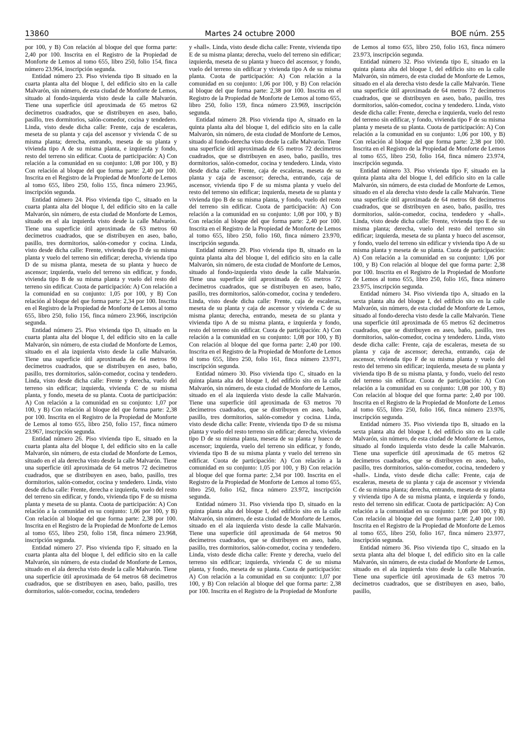13860 Martes 24 octubre 2000 BOE núm. 255
por 100, y B) Con relación al bloque del que forma parte: 2,40 por 100. Inscrita en el Registro de la Propiedad de Monforte de Lemos al tomo 655, libro 250, folio 154, finca número 23.964, inscripción segunda.
Entidad número 23. Piso vivienda tipo B situado en la cuarta planta alta del bloque I, del edificio sito en la calle Malvarón, sin número, de esta ciudad de Monforte de Lemos, situado al fondo-izquierda visto desde la calle Malvarón. Tiene una superficie útil aproximada de 65 metros 62 decímetros cuadrados, que se distribuyen en aseo, baño, pasillo, tres dormitorios, salón-comedor, cocina y tendedero. Linda, visto desde dicha calle: Frente, caja de escaleras, meseta de su planta y caja del ascensor y vivienda C de su misma planta; derecha, entrando, meseta de su planta y vivienda tipo A de su misma planta, e izquierda y fondo, resto del terreno sin edificar. Cuota de participación: A) Con relación a la comunidad en su conjunto: 1,08 por 100, y B) Con relación al bloque del que forma parte: 2,40 por 100. Inscrita en el Registro de la Propiedad de Monforte de Lemos al tomo 655, libro 250, folio 155, finca número 23.965, inscripción segunda.
Entidad número 24. Piso vivienda tipo C, situado en la cuarta planta alta del bloque I, del edificio sito en la calle Malvarón, sin número, de esta ciudad de Monforte de Lemos, situado en el ala izquierda visto desde la calle Malvarón. Tiene una superficie útil aproximada de 63 metros 60 decímetros cuadrados, que se distribuyen en aseo, baño, pasillo, tres dormitorios, salón-comedor y cocina. Linda, visto desde dicha calle: Frente, vivienda tipo D de su misma planta y vuelo del terreno sin edificar; derecha, vivienda tipo D de su misma planta, meseta de su planta y hueco de ascensor; izquierda, vuelo del terreno sin edificar, y fondo, vivienda tipo B de su misma planta y vuelo del resto del terreno sin edificar. Cuota de participación: A) Con relación a la comunidad en su conjunto: 1,05 por 100, y B) Con relación al bloque del que forma parte: 2,34 por 100. Inscrita en el Registro de la Propiedad de Monforte de Lemos al tomo 655, libro 250, folio 156, finca número 23.966, inscripción segunda.
Entidad número 25. Piso vivienda tipo D, situado en la cuarta planta alta del bloque I, del edificio sito en la calle Malvarón, sin número, de esta ciudad de Monforte de Lemos, situado en el ala izquierda visto desde la calle Malvarón. Tiene una superficie útil aproximada de 64 metros 90 decímetros cuadrados, que se distribuyen en aseo, baño, pasillo, tres dormitorios, salón-comedor, cocina y tendedero. Linda, visto desde dicha calle: Frente y derecha, vuelo del terreno sin edificar; izquierda, vivienda C de su misma planta, y fondo, meseta de su planta. Cuota de participación: A) Con relación a la comunidad en su conjunto: 1,07 por 100, y B) Con relación al bloque del que forma parte: 2,38 por 100. Inscrita en el Registro de la Propiedad de Monforte de Lemos al tomo 655, libro 250, folio 157, finca número 23.967, inscripción segunda.
Entidad número 26. Piso vivienda tipo E, situado en la cuarta planta alta del bloque I, del edificio sito en la calle Malvarón, sin número, de esta ciudad de Monforte de Lemos, situado en el ala derecha visto desde la calle Malvarón. Tiene una superficie útil aproximada de 64 metros 72 decímetros cuadrados, que se distribuyen en aseo, baño, pasillo, tres dormitorios, salón-comedor, cocina y tendedero. Linda, visto desde dicha calle: Frente, derecha e izquierda, vuelo del resto del terreno sin edificar, y fondo, vivienda tipo F de su misma planta y meseta de su planta. Cuota de participación: A) Con relación a la comunidad en su conjunto: 1,06 por 100, y B) Con relación al bloque del que forma parte: 2,38 por 100. Inscrita en el Registro de la Propiedad de Monforte de Lemos al tomo 655, libro 250, folio 158, finca número 23.968, inscripción segunda.
Entidad número 27. Piso vivienda tipo F, situado en la cuarta planta alta del bloque I, del edificio sito en la calle Malvarón, sin número, de esta ciudad de Monforte de Lemos, situado en el ala derecha visto desde la calle Malvarón. Tiene una superficie útil aproximada de 64 metros 68 decímetros cuadrados, que se distribuyen en aseo, baño, pasillo, tres dormitorios, salón-comedor, cocina, tendedero
y «hall». Linda, visto desde dicha calle: Frente, vivienda tipo E de su misma planta; derecha, vuelo del terreno sin edificar; izquierda, meseta de su planta y hueco del ascensor, y fondo, vuelo del terreno sin edificar y vivienda tipo A de su misma planta. Cuota de participación: A) Con relación a la comunidad en su conjunto: 1,06 por 100, y B) Con relación al bloque del que forma parte: 2,38 por 100. Inscrita en el Registro de la Propiedad de Monforte de Lemos al tomo 655, libro 250, folio 159, finca número 23.969, inscripción segunda.
Entidad número 28. Piso vivienda tipo A, situado en la quinta planta alta del bloque I, del edificio sito en la calle Malvarón, sin número, de esta ciudad de Monforte de Lemos, situado al fondo-derecha visto desde la calle Malvarón. Tiene una superficie útil aproximada de 65 metros 72 decímetros cuadrados, que se distribuyen en aseo, baño, pasillo, tres dormitorios, salón-comedor, cocina y tendedero. Linda, visto desde dicha calle: Frente, caja de escaleras, meseta de su planta y caja de ascensor; derecha, entrando, caja de ascensor, vivienda tipo F de su misma planta y vuelo del resto del terreno sin edificar; izquierda, meseta de su planta y vivienda tipo B de su misma planta, y fondo, vuelo del resto del terreno sin edificar. Cuota de participación: A) Con relación a la comunidad en su conjunto: 1,08 por 100, y B) Con relación al bloque del que forma parte: 2,40 por 100. Inscrita en el Registro de la Propiedad de Monforte de Lemos al tomo 655, libro 250, folio 160, finca número 23.970, inscripción segunda.
Entidad número 29. Piso vivienda tipo B, situado en la quinta planta alta del bloque I, del edificio sito en la calle Malvarón, sin número, de esta ciudad de Monforte de Lemos, situado al fondo-izquierda visto desde la calle Malvarón. Tiene una superficie útil aproximada de 65 metros 72 decímetros cuadrados, que se distribuyen en aseo, baño, pasillo, tres dormitorios, salón-comedor, cocina y tendedero. Linda, visto desde dicha calle: Frente, caja de escaleras, meseta de su planta y caja de ascensor y vivienda C de su misma planta; derecha, entrando, meseta de su planta y vivienda tipo A de su misma planta, e izquierda y fondo, resto del terreno sin edificar. Cuota de participación: A) Con relación a la comunidad en su conjunto: 1,08 por 100, y B) Con relación al bloque del que forma parte: 2,40 por 100. Inscrita en el Registro de la Propiedad de Monforte de Lemos al tomo 655, libro 250, folio 161, finca número 23.971, inscripción segunda.
Entidad número 30. Piso vivienda tipo C, situado en la quinta planta alta del bloque I, del edificio sito en la calle Malvarón, sin número, de esta ciudad de Monforte de Lemos, situado en el ala izquierda visto desde la calle Malvarón. Tiene una superficie útil aproximada de 63 metros 70 decímetros cuadrados, que se distribuyen en aseo, baño, pasillo, tres dormitorios, salón-comedor y cocina. Linda, visto desde dicha calle: Frente, vivienda tipo D de su misma planta y vuelo del resto terreno sin edificar; derecha, vivienda tipo D de su misma planta, meseta de su planta y hueco de ascensor; izquierda, vuelo del terreno sin edificar, y fondo, vivienda tipo B de su misma planta y vuelo del terreno sin edificar. Cuota de participación: A) Con relación a la comunidad en su conjunto: 1,05 por 100, y B) Con relación al bloque del que forma parte: 2,34 por 100. Inscrita en el Registro de la Propiedad de Monforte de Lemos al tomo 655, libro 250, folio 162, finca número 23.972, inscripción segunda.
Entidad número 31. Piso vivienda tipo D, situado en la quinta planta alta del bloque I, del edificio sito en la calle Malvarón, sin número, de esta ciudad de Monforte de Lemos, situado en el ala izquierda visto desde la calle Malvarón. Tiene una superficie útil aproximada de 64 metros 90 decímetros cuadrados, que se distribuyen en aseo, baño, pasillo, tres dormitorios, salón-comedor, cocina y tendedero. Linda, visto desde dicha calle: Frente y derecha, vuelo del terreno sin edificar; izquierda, vivienda C de su misma planta, y fondo, meseta de su planta. Cuota de participación: A) Con relación a la comunidad en su conjunto: 1,07 por 100, y B) Con relación al bloque del que forma parte: 2,38 por 100. Inscrita en el Registro de la Propiedad de Monforte
de Lemos al tomo 655, libro 250, folio 163, finca número 23.973, inscripción segunda.
Entidad número 32. Piso vivienda tipo E, situado en la quinta planta alta del bloque I, del edificio sito en la calle Malvarón, sin número, de esta ciudad de Monforte de Lemos, situado en el ala derecha visto desde la calle Malvarón. Tiene una superficie útil aproximada de 64 metros 72 decímetros cuadrados, que se distribuyen en aseo, baño, pasillo, tres dormitorios, salón-comedor, cocina y tendedero. Linda, visto desde dicha calle: Frente, derecha e izquierda, vuelo del resto del terreno sin edificar, y fondo, vivienda tipo F de su misma planta y meseta de su planta. Cuota de participación: A) Con relación a la comunidad en su conjunto: 1,06 por 100, y B) Con relación al bloque del que forma parte: 2,38 por 100. Inscrita en el Registro de la Propiedad de Monforte de Lemos al tomo 655, libro 250, folio 164, finca número 23.974, inscripción segunda.
Entidad número 33. Piso vivienda tipo F, situado en la quinta planta alta del bloque I, del edificio sito en la calle Malvarón, sin número, de esta ciudad de Monforte de Lemos, situado en el ala derecha visto desde la calle Malvarón. Tiene una superficie útil aproximada de 64 metros 68 decímetros cuadrados, que se distribuyen en aseo, baño, pasillo, tres dormitorios, salón-comedor, cocina, tendedero y «hall». Linda, visto desde dicha calle: Frente, vivienda tipo E de su misma planta; derecha, vuelo del resto del terreno sin edificar; izquierda, meseta de su planta y hueco del ascensor, y fondo, vuelo del terreno sin edificar y vivienda tipo A de su misma planta y meseta de su planta. Cuota de participación: A) Con relación a la comunidad en su conjunto: 1,06 por 100, y B) Con relación al bloque del que forma parte: 2,38 por 100. Inscrita en el Registro de la Propiedad de Monforte de Lemos al tomo 655, libro 250, folio 165, finca número 23.975, inscripción segunda.
Entidad número 34. Piso vivienda tipo A, situado en la sexta planta alta del bloque I, del edificio sito en la calle Malvarón, sin número, de esta ciudad de Monforte de Lemos, situado al fondo-derecha visto desde la calle Malvarón. Tiene una superficie útil aproximada de 65 metros 62 decímetros cuadrados, que se distribuyen en aseo, baño, pasillo, tres dormitorios, salón-comedor, cocina y tendedero. Linda, visto desde dicha calle: Frente, caja de escaleras, meseta de su planta y caja de ascensor; derecha, entrando, caja de ascensor, vivienda tipo F de su misma planta y vuelo del resto del terreno sin edificar; izquierda, meseta de su planta y vivienda tipo B de su misma planta, y fondo, vuelo del resto del terreno sin edificar. Cuota de participación: A) Con relación a la comunidad en su conjunto: 1,08 por 100, y B) Con relación al bloque del que forma parte: 2,40 por 100. Inscrita en el Registro de la Propiedad de Monforte de Lemos al tomo 655, libro 250, folio 166, finca número 23.976, inscripción segunda.
Entidad número 35. Piso vivienda tipo B, situado en la sexta planta alta del bloque I, del edificio sito en la calle Malvarón, sin número, de esta ciudad de Monforte de Lemos, situado al fondo izquierda visto desde la calle Malvarón. Tiene una superficie útil aproximada de 65 metros 62 decímetros cuadrados, que se distribuyen en aseo, baño, pasillo, tres dormitorios, salón-comedor, cocina, tendedero y «hall». Linda, visto desde dicha calle: Frente, caja de escaleras, meseta de su planta y caja de ascensor y vivienda C de su misma planta; derecha, entrando, meseta de su planta y vivienda tipo A de su misma planta, e izquierda y fondo, resto del terreno sin edificar. Cuota de participación: A) Con relación a la comunidad en su conjunto: 1,08 por 100, y B) Con relación al bloque del que forma parte: 2,40 por 100. Inscrita en el Registro de la Propiedad de Monforte de Lemos al tomo 655, libro 250, folio 167, finca número 23.977, inscripción segunda.
Entidad número 36. Piso vivienda tipo C, situado en la sexta planta alta del bloque I, del edificio sito en la calle Malvarón, sin número, de esta ciudad de Monforte de Lemos, situado en el ala izquierda visto desde la calle Malvarón. Tiene una superficie útil aproximada de 63 metros 70 decímetros cuadrados, que se distribuyen en aseo, baño, pasillo,